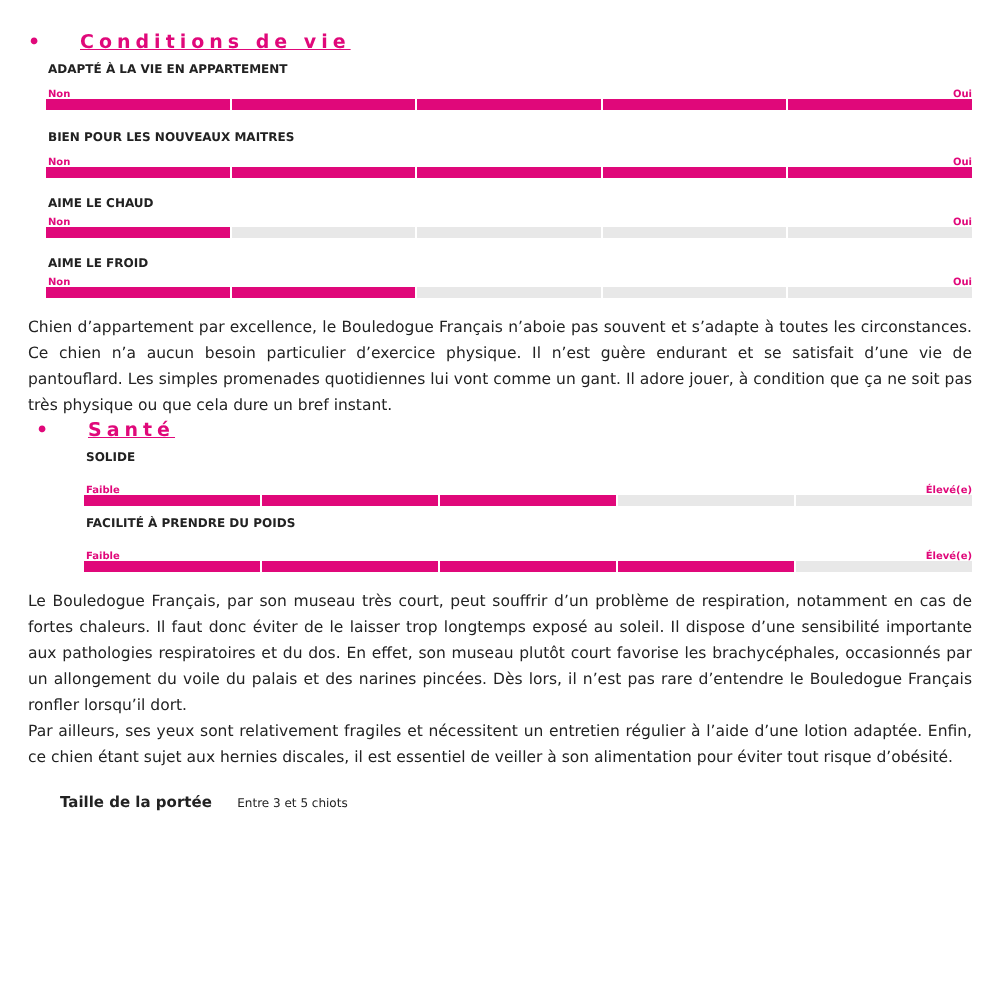• Conditions de vie
ADAPTÉ À LA VIE EN APPARTEMENT
Non Oui
BIEN POUR LES NOUVEAUX MAITRES
Non Oui
AIME LE CHAUD
Non Oui
AIME LE FROID
Non Oui
Chien d’appartement par excellence, le Bouledogue Français n’aboie pas souvent et s’adapte à toutes les circonstances. Ce chien n’a aucun besoin particulier d’exercice physique. Il n’est guère endurant et se satisfait d’une vie de pantouflard. Les simples promenades quotidiennes lui vont comme un gant. Il adore jouer, à condition que ça ne soit pas très physique ou que cela dure un bref instant.
• Santé
SOLIDE
Faible Élevé(e)
FACILITÉ À PRENDRE DU POIDS
Faible Élevé(e)
Le Bouledogue Français, par son museau très court, peut souffrir d’un problème de respiration, notamment en cas de fortes chaleurs. Il faut donc éviter de le laisser trop longtemps exposé au soleil. Il dispose d’une sensibilité importante aux pathologies respiratoires et du dos. En effet, son museau plutôt court favorise les brachycéphales, occasionnés par un allongement du voile du palais et des narines pincées. Dès lors, il n’est pas rare d’entendre le Bouledogue Français ronfler lorsqu’il dort.
Par ailleurs, ses yeux sont relativement fragiles et nécessitent un entretien régulier à l’aide d’une lotion adaptée. Enfin, ce chien étant sujet aux hernies discales, il est essentiel de veiller à son alimentation pour éviter tout risque d’obésité.
Taille de la portée Entre 3 et 5 chiots